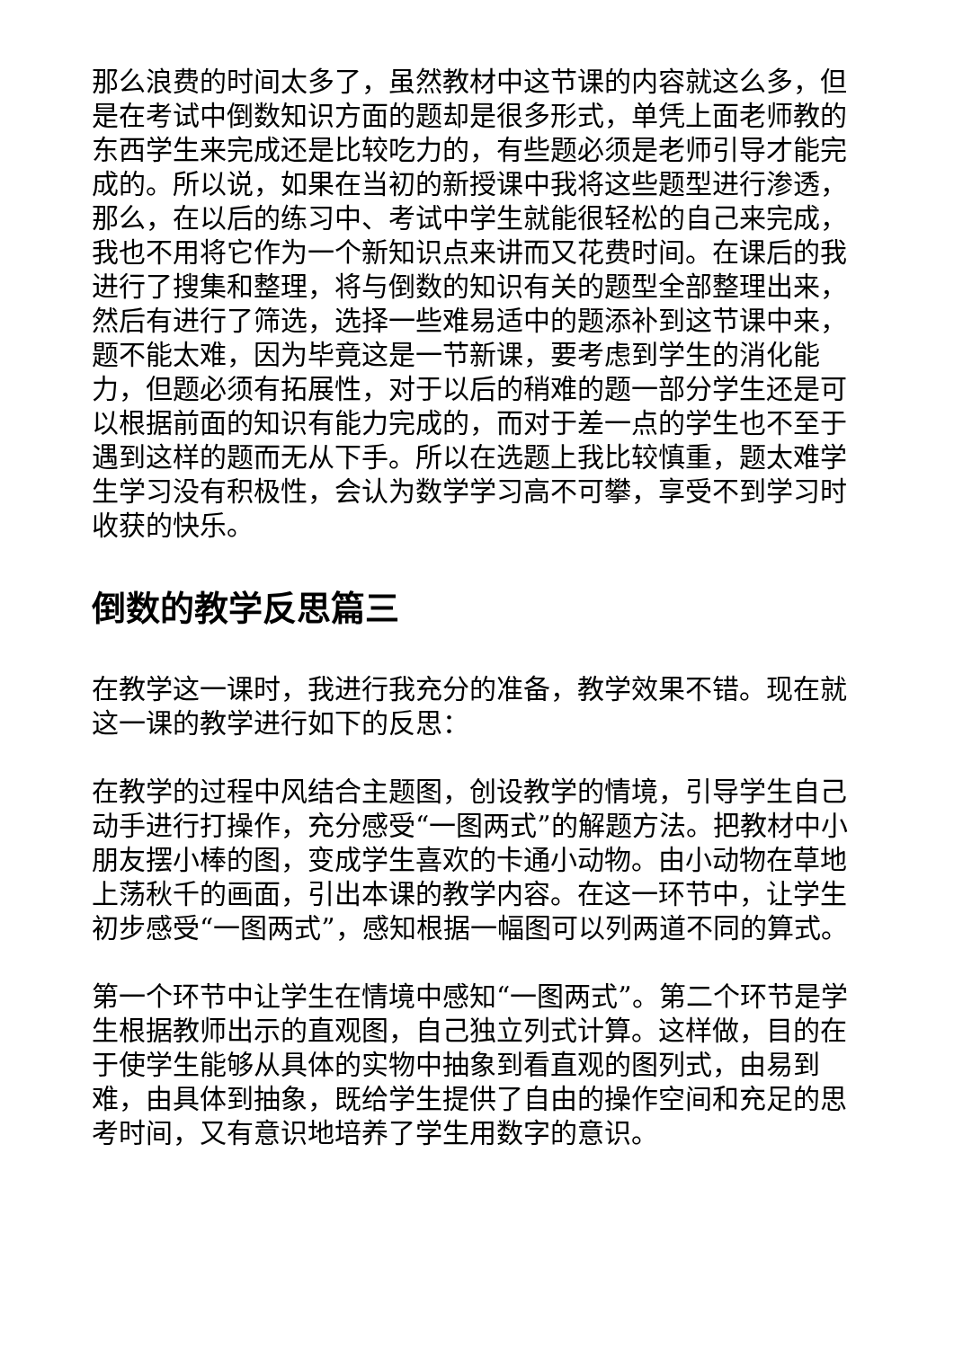那么浪费的时间太多了，虽然教材中这节课的内容就这么多，但是在考试中倒数知识方面的题却是很多形式，单凭上面老师教的东西学生来完成还是比较吃力的，有些题必须是老师引导才能完成的。所以说，如果在当初的新授课中我将这些题型进行渗透，那么，在以后的练习中、考试中学生就能很轻松的自己来完成，我也不用将它作为一个新知识点来讲而又花费时间。在课后的我进行了搜集和整理，将与倒数的知识有关的题型全部整理出来，然后有进行了筛选，选择一些难易适中的题添补到这节课中来，题不能太难，因为毕竟这是一节新课，要考虑到学生的消化能力，但题必须有拓展性，对于以后的稍难的题一部分学生还是可以根据前面的知识有能力完成的，而对于差一点的学生也不至于遇到这样的题而无从下手。所以在选题上我比较慎重，题太难学生学习没有积极性，会认为数学学习高不可攀，享受不到学习时收获的快乐。
倒数的教学反思篇三
在教学这一课时，我进行我充分的准备，教学效果不错。现在就这一课的教学进行如下的反思：
在教学的过程中风结合主题图，创设教学的情境，引导学生自己动手进行打操作，充分感受“一图两式”的解题方法。把教材中小朋友摆小棒的图，变成学生喜欢的卡通小动物。由小动物在草地上荡秋千的画面，引出本课的教学内容。在这一环节中，让学生初步感受“一图两式”，感知根据一幅图可以列两道不同的算式。
第一个环节中让学生在情境中感知“一图两式”。第二个环节是学生根据教师出示的直观图，自己独立列式计算。这样做，目的在于使学生能够从具体的实物中抽象到看直观的图列式，由易到难，由具体到抽象，既给学生提供了自由的操作空间和充足的思考时间，又有意识地培养了学生用数字的意识。